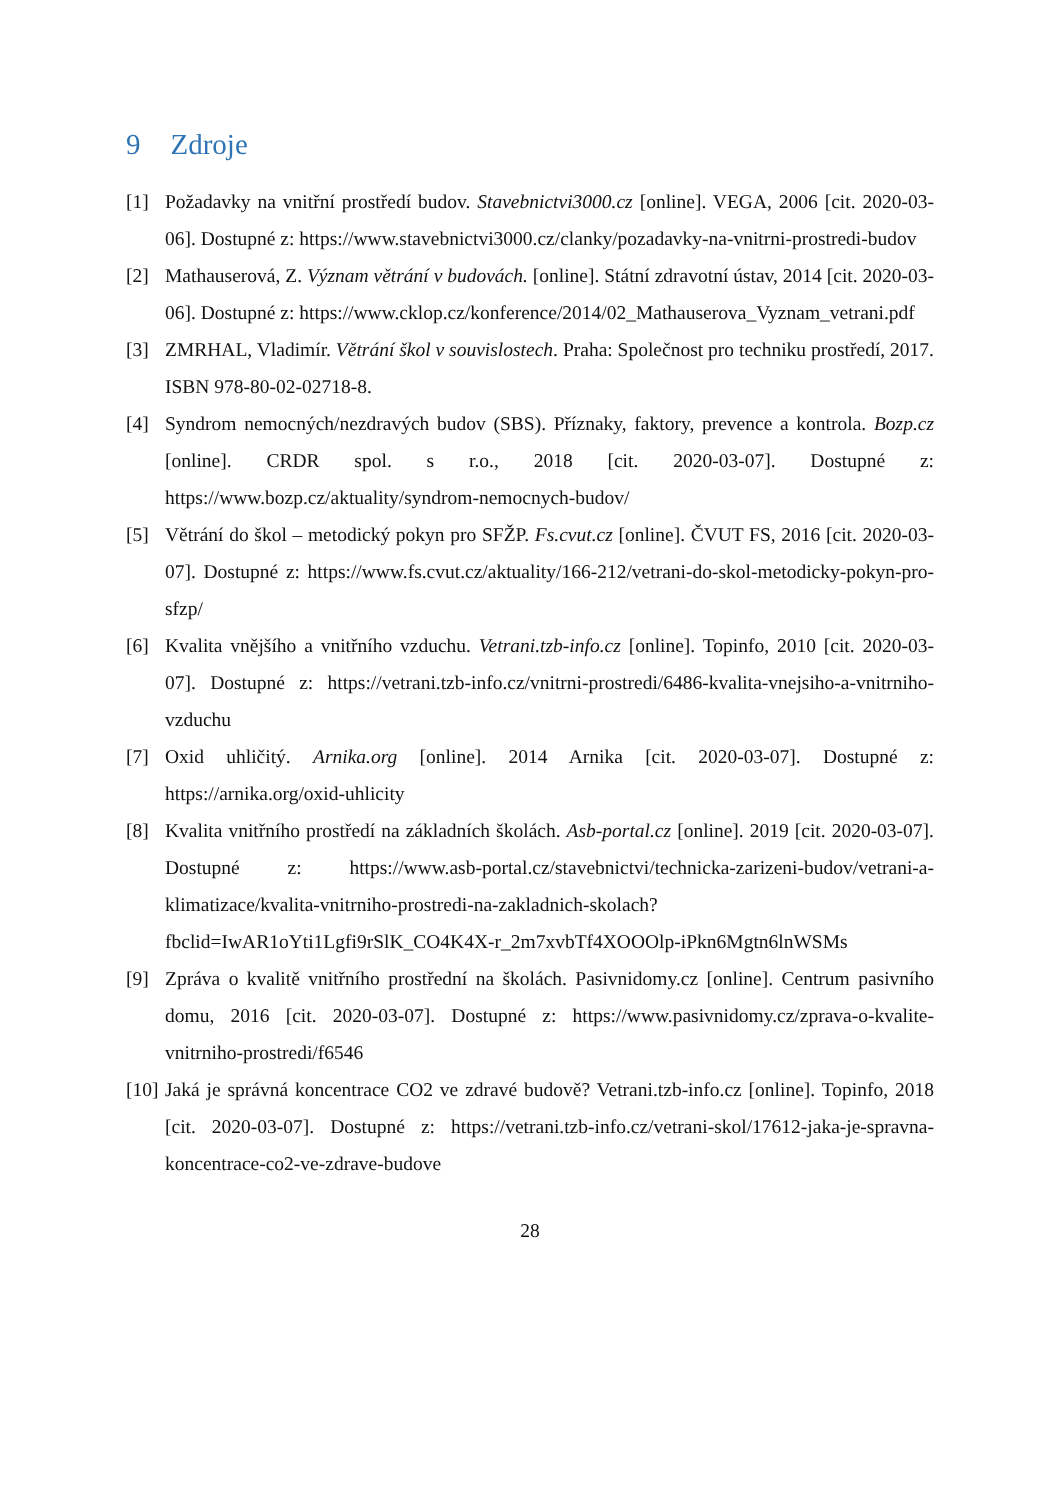9 Zdroje
[1] Požadavky na vnitřní prostředí budov. Stavebnictvi3000.cz [online]. VEGA, 2006 [cit. 2020-03-06]. Dostupné z: https://www.stavebnictvi3000.cz/clanky/pozadavky-na-vnitrni-prostredi-budov
[2] Mathauserová, Z. Význam větrání v budovách. [online]. Státní zdravotní ústav, 2014 [cit. 2020-03-06]. Dostupné z: https://www.cklop.cz/konference/2014/02_Mathauserova_Vyznam_vetrani.pdf
[3] ZMRHAL, Vladimír. Větrání škol v souvislostech. Praha: Společnost pro techniku prostředí, 2017. ISBN 978-80-02-02718-8.
[4] Syndrom nemocných/nezdravých budov (SBS). Příznaky, faktory, prevence a kontrola. Bozp.cz [online]. CRDR spol. s r.o., 2018 [cit. 2020-03-07]. Dostupné z: https://www.bozp.cz/aktuality/syndrom-nemocnych-budov/
[5] Větrání do škol – metodický pokyn pro SFŽP. Fs.cvut.cz [online]. ČVUT FS, 2016 [cit. 2020-03-07]. Dostupné z: https://www.fs.cvut.cz/aktuality/166-212/vetrani-do-skol-metodicky-pokyn-pro-sfzp/
[6] Kvalita vnějšího a vnitřního vzduchu. Vetrani.tzb-info.cz [online]. Topinfo, 2010 [cit. 2020-03-07]. Dostupné z: https://vetrani.tzb-info.cz/vnitrni-prostredi/6486-kvalita-vnejsiho-a-vnitrniho-vzduchu
[7] Oxid uhličitý. Arnika.org [online]. 2014 Arnika [cit. 2020-03-07]. Dostupné z: https://arnika.org/oxid-uhlicity
[8] Kvalita vnitřního prostředí na základních školách. Asb-portal.cz [online]. 2019 [cit. 2020-03-07]. Dostupné z: https://www.asb-portal.cz/stavebnictvi/technicka-zarizeni-budov/vetrani-a-klimatizace/kvalita-vnitrniho-prostredi-na-zakladnich-skolach?fbclid=IwAR1oYti1Lgfi9rSlK_CO4K4X-r_2m7xvbTf4XOOOlp-iPkn6Mgtn6lnWSMs
[9] Zpráva o kvalitě vnitřního prostřední na školách. Pasivnidomy.cz [online]. Centrum pasivního domu, 2016 [cit. 2020-03-07]. Dostupné z: https://www.pasivnidomy.cz/zprava-o-kvalite-vnitrniho-prostredi/f6546
[10]
Jaká je správná koncentrace CO2 ve zdravé budově? Vetrani.tzb-info.cz [online]. Topinfo, 2018 [cit. 2020-03-07]. Dostupné z: https://vetrani.tzb-info.cz/vetrani-skol/17612-jaka-je-spravna-koncentrace-co2-ve-zdrave-budove
28